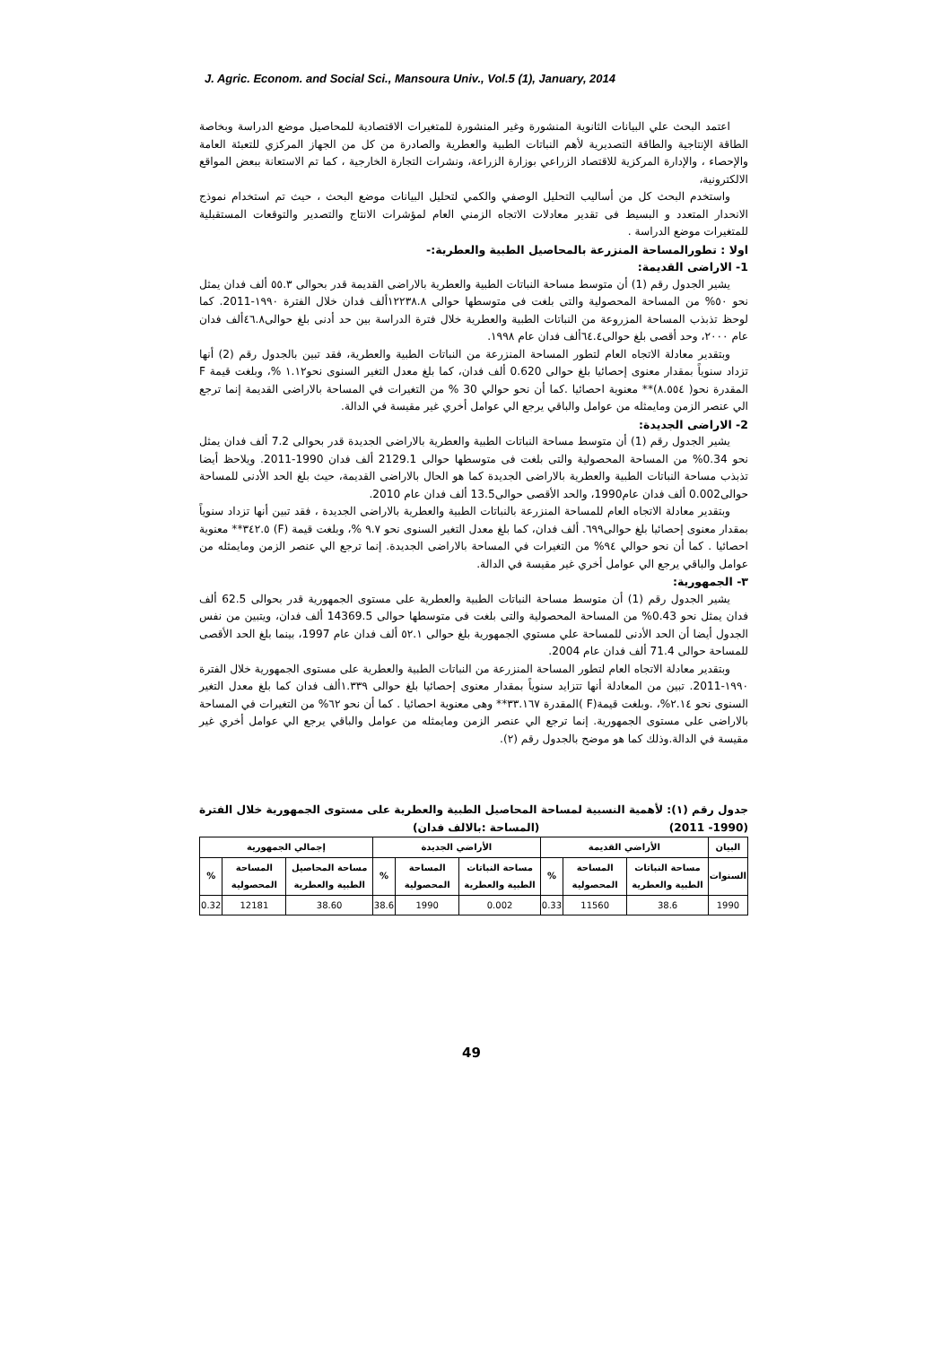J. Agric. Econom. and Social Sci., Mansoura Univ., Vol.5 (1), January, 2014
اعتمد البحث علي البيانات الثانوية المنشورة وغير المنشورة للمتغيرات الاقتصادية للمحاصيل موضع الدراسة وبخاصة الطاقة الإنتاجية والطاقة التصديرية لأهم النباتات الطبية والعطرية والصادرة من كل من الجهاز المركزي للتعبئة العامة والإحصاء ، والإدارة المركزية للاقتصاد الزراعي بوزارة الزراعة، ونشرات التجارة الخارجية ، كما تم الاستعانة ببعض المواقع الالكترونية،
واستخدم البحث كل من أساليب التحليل الوصفي والكمي لتحليل البيانات موضع البحث ، حيث تم استخدام نموذج الانحدار المتعدد و البسيط فى تقدير معادلات الاتجاه الزمني العام لمؤشرات الانتاج والتصدير والتوقعات المستقبلية للمتغيرات موضع الدراسة .
اولا : تطورالمساحة المنزرعة بالمحاصيل الطبية والعطرية:-
1- الاراضى القديمة:
يشير الجدول رقم (1) أن متوسط مساحة النباتات الطبية والعطرية بالاراضى القديمة قدر بحوالى ٥٥.٣ ألف فدان يمثل نحو ٥٠% من المساحة المحصولية والتى بلغت فى متوسطها حوالى ١٢٢٣٨.٨ألف فدان خلال الفترة ١٩٩٠-2011. كما لوحظ تذبذب المساحة المزروعة من النباتات الطبية والعطرية خلال فترة الدراسة بين حد أدنى بلغ حوالى٤٦.٨ألف فدان عام ٢٠٠٠، وحد أقصى بلغ حوالى٦٤.٤ألف فدان عام ١٩٩٨.
وبتقدير معادلة الاتجاه العام لتطور المساحة المنزرعة من النباتات الطبية والعطرية، فقد تبين بالجدول رقم (2) أنها تزداد سنوياً بمقدار معنوى إحصائيا بلغ حوالى 0.620 ألف فدان، كما بلغ معدل التغير السنوى نحو١.١٢ %، وبلغت قيمة F المقدرة نحو( ٨.٥٥٤)** معنوية احصائيا .كما أن نحو حوالي 30 % من التغيرات في المساحة بالاراضى القديمة إنما ترجع الي عنصر الزمن ومايمثله من عوامل والباقي يرجع الي عوامل أخري غير مقيسة في الدالة.
2- الاراضى الجديدة:
يشير الجدول رقم (1) أن متوسط مساحة النباتات الطبية والعطرية بالاراضى الجديدة قدر بحوالى 7.2 ألف فدان يمثل نحو 0.34% من المساحة المحصولية والتى بلغت فى متوسطها حوالى 2129.1 ألف فدان 1990-2011. ويلاحظ أيضا تذبذب مساحة النباتات الطبية والعطرية بالاراضى الجديدة كما هو الحال بالاراضى القديمة، حيث بلغ الحد الأدنى للمساحة حوالى0.002 ألف فدان عام1990، والحد الأقصى حوالى13.5 ألف فدان عام 2010.
وبتقدير معادلة الاتجاه العام للمساحة المنزرعة بالنباتات الطبية والعطرية بالاراضى الجديدة ، فقد تبين أنها تزداد سنوياً بمقدار معنوى إحصائيا بلغ حوالى٦٩٩. ألف فدان، كما بلغ معدل التغير السنوى نحو ٩.٧ %، وبلغت قيمة (F) ٣٤٢.٥** معنوية احصائيا . كما أن نحو حوالي ٩٤% من التغيرات في المساحة بالاراضى الجديدة. إنما ترجع الي عنصر الزمن ومايمثله من عوامل والباقي يرجع الي عوامل أخري غير مقيسة في الدالة.
٣- الجمهورية:
يشير الجدول رقم (1) أن متوسط مساحة النباتات الطبية والعطرية على مستوى الجمهورية قدر بحوالى 62.5 ألف فدان يمثل نحو 0.43% من المساحة المحصولية والتى بلغت فى متوسطها حوالى 14369.5 ألف فدان، ويتبين من نفس الجدول أيضا أن الحد الأدنى للمساحة علي مستوي الجمهورية بلغ حوالى ٥٢.١ ألف فدان عام 1997، بينما بلغ الحد الأقصى للمساحة حوالى 71.4 ألف فدان عام 2004.
وبتقدير معادلة الاتجاه العام لتطور المساحة المنزرعة من النباتات الطبية والعطرية على مستوى الجمهورية خلال الفترة ١٩٩٠-2011. تبين من المعادلة أنها تتزايد سنوياً بمقدار معنوى إحصائيا بلغ حوالى ١.٣٣٩ألف فدان كما بلغ معدل التغير السنوى نحو ٢.١٤%، .وبلغت قيمة(F )المقدرة ٣٣.١٦٧** وهى معنوية احصائيا . كما أن نحو ٦٢% من التغيرات في المساحة بالاراضى على مستوى الجمهورية. إنما ترجع الي عنصر الزمن ومايمثله من عوامل والباقي يرجع الي عوامل أخري غير مقيسة في الدالة.وذلك كما هو موضح بالجدول رقم (٢).
جدول رقم (١): لأهمية النسبية لمساحة المحاصيل الطبية والعطرية على مستوى الجمهورية خلال الفترة (1990- 2011) (المساحة :بالالف فدان)
| البيان | الأراضي القديمة | | | الأراضي الجديدة | | | إجمالي الجمهورية | | |
| --- | --- | --- | --- | --- | --- | --- | --- | --- | --- |
| السنوات | مساحة النباتات الطبية والعطرية | المساحة المحصولية | % | مساحة النباتات الطبية والعطرية | المساحة المحصولية | % | مساحة المحاصيل الطبية والعطرية | المساحة المحصولية | % |
| 1990 | 38.6 | 11560 | 0.33 | 0.002 | 1990 | 38.6 | 38.60 | 12181 | 0.32 |
49